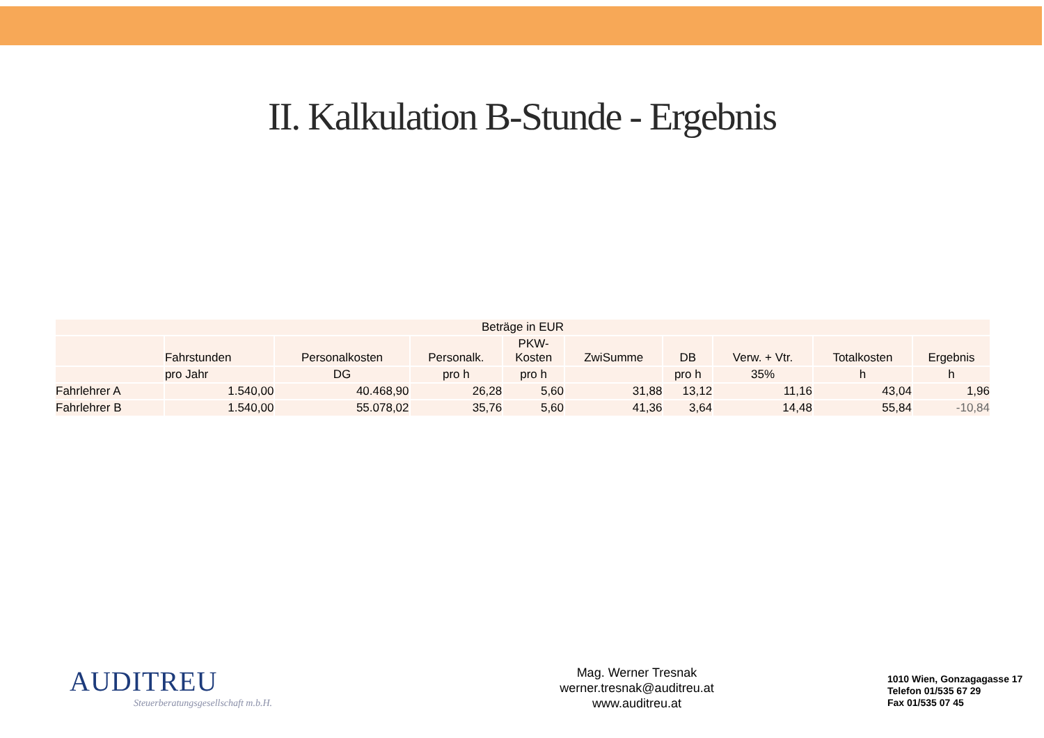II. Kalkulation B-Stunde - Ergebnis
| Beträge in EUR | | | | | | | | | |
| --- | --- | --- | --- | --- | --- | --- | --- | --- | --- |
| | Fahrstunden | Personalkosten | Personalk. | PKW- Kosten | ZwiSumme | DB | Verw. + Vtr. | Totalkosten | Ergebnis |
| | pro Jahr | DG | pro h | pro h | | pro h | 35% | h | h |
| Fahrlehrer A | 1.540,00 | 40.468,90 | 26,28 | 5,60 | 31,88 | 13,12 | 11,16 | 43,04 | 1,96 |
| Fahrlehrer B | 1.540,00 | 55.078,02 | 35,76 | 5,60 | 41,36 | 3,64 | 14,48 | 55,84 | -10,84 |
AUDITREU
Steuerberatungsgesellschaft m.b.H.
Mag. Werner Tresnak
werner.tresnak@auditreu.at
www.auditreu.at
1010 Wien, Gonzagagasse 17
Telefon 01/535 67 29
Fax 01/535 07 45